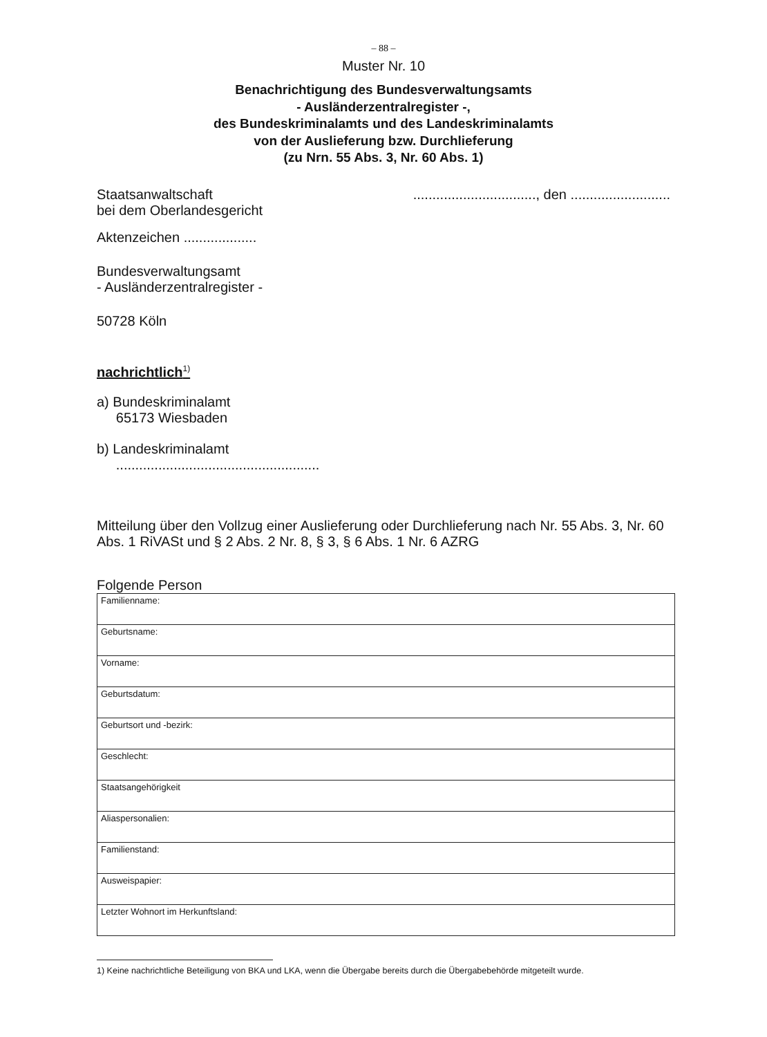– 88 –
Muster Nr. 10
Benachrichtigung des Bundesverwaltungsamts
- Ausländerzentralregister -,
des Bundeskriminalamts und des Landeskriminalamts
von der Auslieferung bzw. Durchlieferung
(zu Nrn. 55 Abs. 3, Nr. 60 Abs. 1)
Staatsanwaltschaft
bei dem Oberlandesgericht
................................, den ..........................
Aktenzeichen ...................
Bundesverwaltungsamt
- Ausländerzentralregister -
50728 Köln
nachrichtlich<sup>1)</sup>
a) Bundeskriminalamt
65173 Wiesbaden
b) Landeskriminalamt
.....................................................
Mitteilung über den Vollzug einer Auslieferung oder Durchlieferung nach Nr. 55 Abs. 3, Nr. 60 Abs. 1 RiVASt und § 2 Abs. 2 Nr. 8, § 3, § 6 Abs. 1 Nr. 6 AZRG
Folgende Person
| Familienname: |
| Geburtsname: |
| Vorname: |
| Geburtsdatum: |
| Geburtsort und -bezirk: |
| Geschlecht: |
| Staatsangehörigkeit |
| Aliaspersonalien: |
| Familienstand: |
| Ausweispapier: |
| Letzter Wohnort im Herkunftsland: |
1) Keine nachrichtliche Beteiligung von BKA und LKA, wenn die Übergabe bereits durch die Übergabebehörde mitgeteilt wurde.